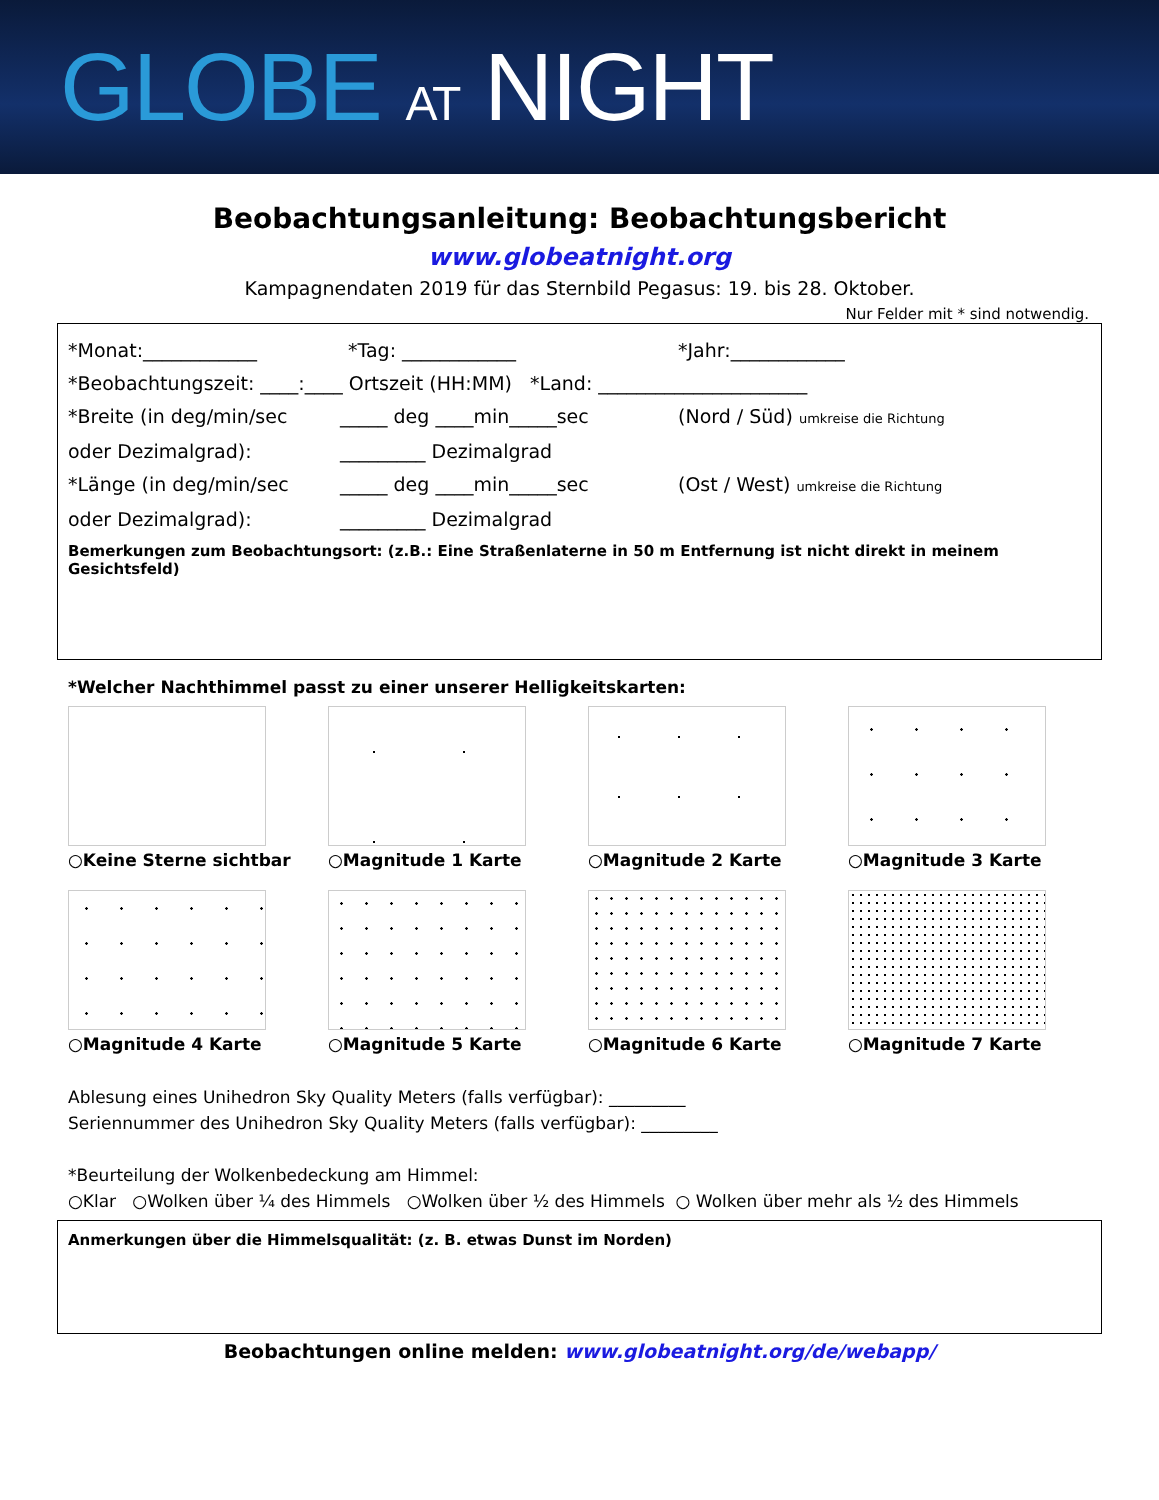GLOBE AT NIGHT
Beobachtungsanleitung: Beobachtungsbericht
www.globeatnight.org
Kampagnendaten 2019 für das Sternbild Pegasus: 19. bis 28. Oktober.
Nur Felder mit * sind notwendig.
*Monat:____________ *Tag: ____________ *Jahr:____________
*Beobachtungszeit: ____:____ Ortszeit (HH:MM) *Land: ______________________
*Breite (in deg/min/sec _____ deg ____min_____sec (Nord / Süd) umkreise die Richtung
oder Dezimalgrad): _________ Dezimalgrad
*Länge (in deg/min/sec _____ deg ____min_____sec (Ost / West) umkreise die Richtung
oder Dezimalgrad): _________ Dezimalgrad
Bemerkungen zum Beobachtungsort: (z.B.: Eine Straßenlaterne in 50 m Entfernung ist nicht direkt in meinem Gesichtsfeld)
*Welcher Nachthimmel passt zu einer unserer Helligkeitskarten:
○Keine Sterne sichtbar
○Magnitude 1 Karte
○Magnitude 2 Karte
○Magnitude 3 Karte
○Magnitude 4 Karte
○Magnitude 5 Karte
○Magnitude 6 Karte
○Magnitude 7 Karte
Ablesung eines Unihedron Sky Quality Meters (falls verfügbar): _________
Seriennummer des Unihedron Sky Quality Meters (falls verfügbar): _________
*Beurteilung der Wolkenbedeckung am Himmel:
○Klar ○Wolken über ¼ des Himmels ○Wolken über ½ des Himmels ○ Wolken über mehr als ½ des Himmels
Anmerkungen über die Himmelsqualität: (z. B. etwas Dunst im Norden)
Beobachtungen online melden: www.globeatnight.org/de/webapp/